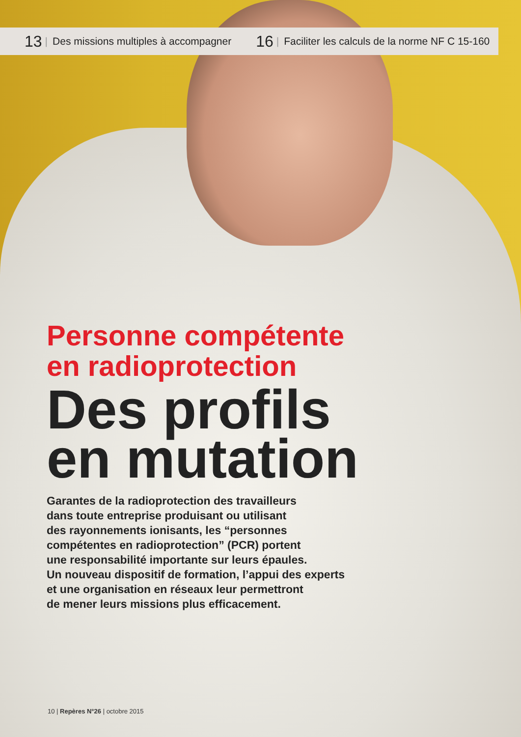13 | Des missions multiples à accompagner 16 | Faciliter les calculs de la norme NF C 15-160
Personne compétente
en radioprotection
Des profils
en mutation
Garantes de la radioprotection des travailleurs
dans toute entreprise produisant ou utilisant
des rayonnements ionisants, les “personnes
compétentes en radioprotection” (PCR) portent
une responsabilité importante sur leurs épaules.
Un nouveau dispositif de formation, l’appui des experts
et une organisation en réseaux leur permettront
de mener leurs missions plus efficacement.
10 | Repères N°26 | octobre 2015